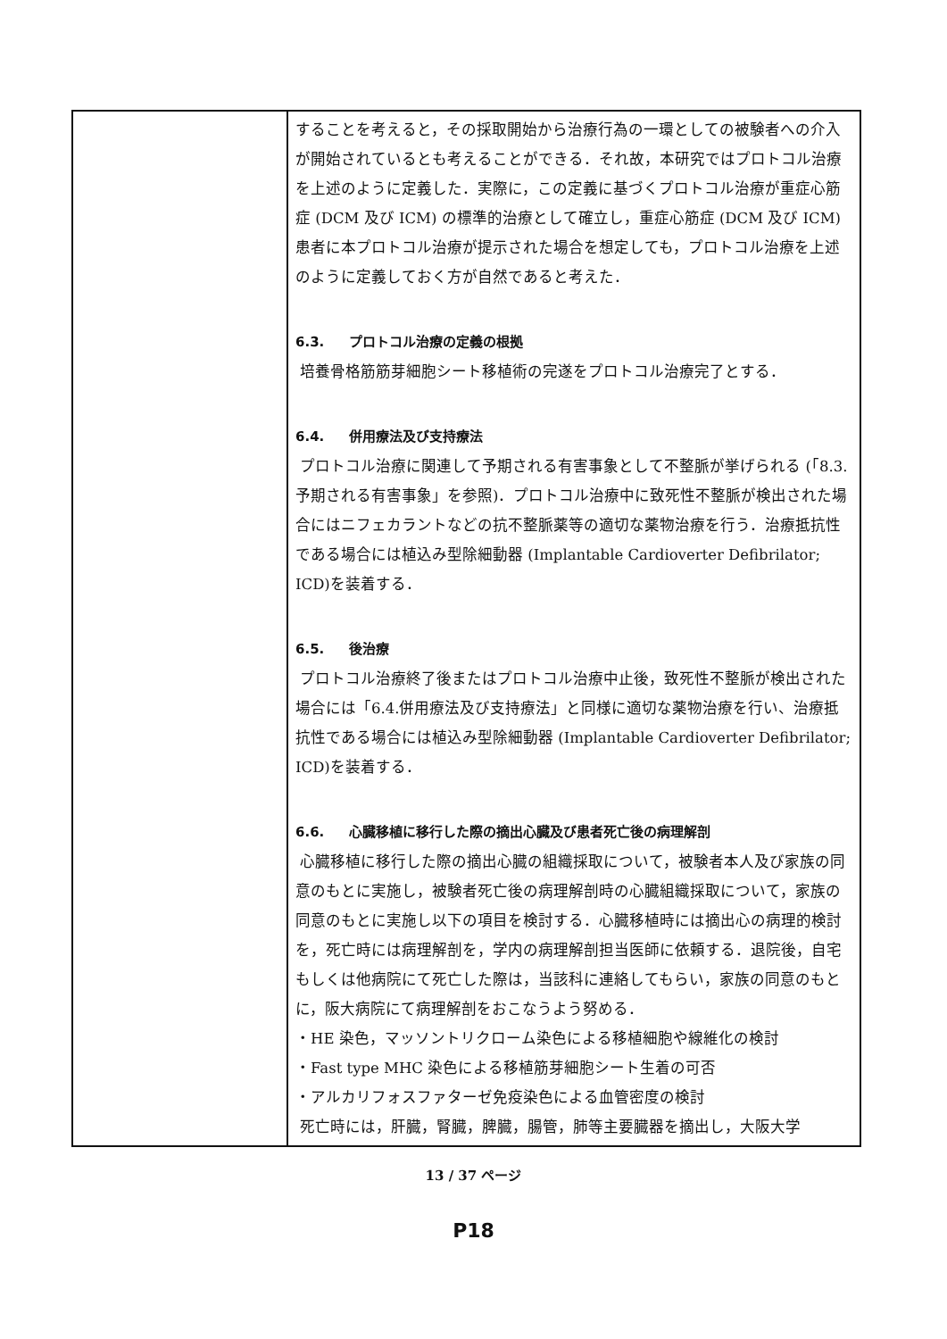| | することを考えると，その採取開始から治療行為の一環としての被験者への介入が開始されているとも考えることができる．それ故，本研究ではプロトコル治療を上述のように定義した．実際に，この定義に基づくプロトコル治療が重症心筋症 (DCM 及び ICM) の標準的治療として確立し，重症心筋症 (DCM 及び ICM) 患者に本プロトコル治療が提示された場合を想定しても，プロトコル治療を上述のように定義しておく方が自然であると考えた． 6.3. プロトコル治療の定義の根拠 培養骨格筋筋芽細胞シート移植術の完遂をプロトコル治療完了とする． 6.4. 併用療法及び支持療法 プロトコル治療に関連して予期される有害事象として不整脈が挙げられる (「8.3. 予期される有害事象」を参照)．プロトコル治療中に致死性不整脈が検出された場合にはニフェカラントなどの抗不整脈薬等の適切な薬物治療を行う．治療抵抗性である場合には植込み型除細動器 (Implantable Cardioverter Defibrilator; ICD)を装着する． 6.5. 後治療 プロトコル治療終了後またはプロトコル治療中止後，致死性不整脈が検出された場合には「6.4.併用療法及び支持療法」と同様に適切な薬物治療を行い、治療抵抗性である場合には植込み型除細動器 (Implantable Cardioverter Defibrilator; ICD)を装着する． 6.6. 心臓移植に移行した際の摘出心臓及び患者死亡後の病理解剖 心臓移植に移行した際の摘出心臓の組織採取について，被験者本人及び家族の同意のもとに実施し，被験者死亡後の病理解剖時の心臓組織採取について，家族の同意のもとに実施し以下の項目を検討する．心臓移植時には摘出心の病理的検討を，死亡時には病理解剖を，学内の病理解剖担当医師に依頼する．退院後，自宅もしくは他病院にて死亡した際は，当該科に連絡してもらい，家族の同意のもとに，阪大病院にて病理解剖をおこなうよう努める． ・HE 染色，マッソントリクローム染色による移植細胞や線維化の検討 ・Fast type MHC 染色による移植筋芽細胞シート生着の可否 ・アルカリフォスファターゼ免疫染色による血管密度の検討 死亡時には，肝臓，腎臓，脾臓，腸管，肺等主要臓器を摘出し，大阪大学 |
13 / 37 ページ
P18